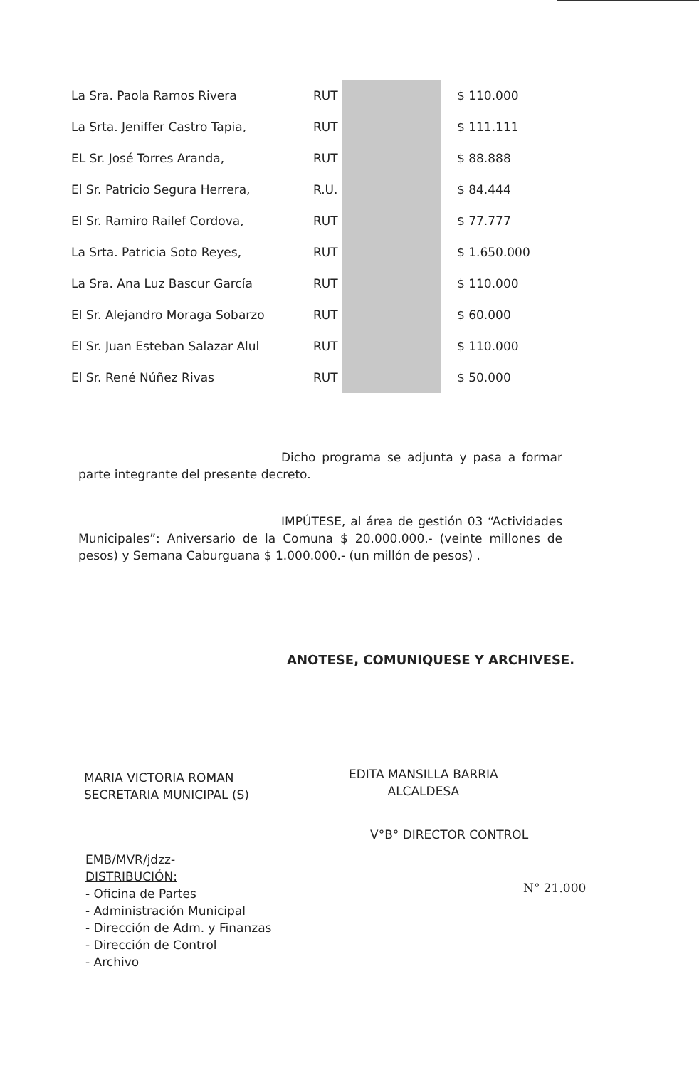| La Sra. Paola Ramos Rivera | RUT | | $ 110.000 |
| La Srta. Jeniffer Castro Tapia, | RUT | | $ 111.111 |
| EL Sr. José Torres Aranda, | RUT | | $ 88.888 |
| El Sr. Patricio Segura Herrera, | R.U. | | $ 84.444 |
| El Sr. Ramiro Railef Cordova, | RUT | | $ 77.777 |
| La Srta. Patricia Soto Reyes, | RUT | | $ 1.650.000 |
| La Sra. Ana Luz Bascur García | RUT | | $ 110.000 |
| El Sr. Alejandro Moraga Sobarzo | RUT | | $ 60.000 |
| El Sr. Juan Esteban Salazar Alul | RUT | | $ 110.000 |
| El Sr. René Núñez Rivas | RUT | | $ 50.000 |
Dicho programa se adjunta y pasa a formar parte integrante del presente decreto.
IMPÚTESE, al área de gestión 03 “Actividades Municipales”: Aniversario de la Comuna $ 20.000.000.- (veinte millones de pesos) y Semana Caburguana $ 1.000.000.- (un millón de pesos) .
ANOTESE, COMUNIQUESE Y ARCHIVESE.
MARIA VICTORIA ROMAN
SECRETARIA MUNICIPAL (S)
EDITA MANSILLA BARRIA
ALCALDESA
V°B° DIRECTOR CONTROL
N° 21.000
EMB/MVR/jdzz-
DISTRIBUCIÓN:
- Oficina de Partes
- Administración Municipal
- Dirección de Adm. y Finanzas
- Dirección de Control
- Archivo